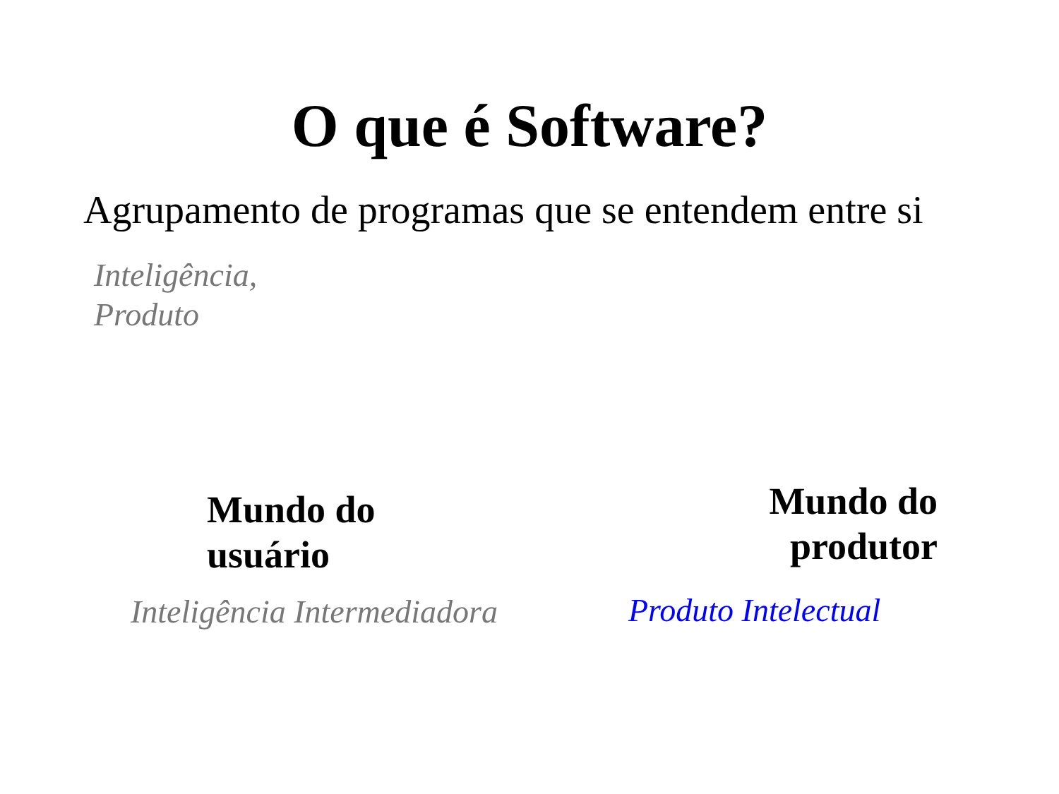O que é Software?
Agrupamento de programas que se entendem entre si
Inteligência,
Produto
Mundo do
usuário
Mundo do
produtor
Inteligência Intermediadora Produto Intelectual